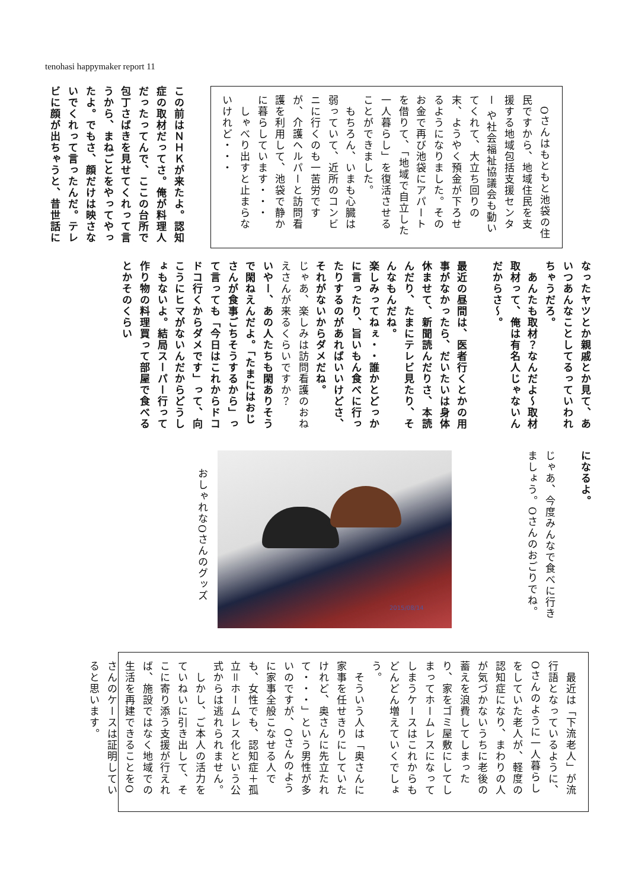tenohasi happymaker report 11
　Oさんはもともと池袋の住民ですから、地域住民を支援する地域包括支援センター や社会福祉協議会も動いてくれて、大立ち回りの末、ようやく預金が下ろせるようになりました。そのお金で再び池袋にアパートを借りて、「地域で自立した一人暮らし」を復活させることができました。
　もちろん、いまも心臓は弱っていて、近所のコンビニに行くのも一苦労ですが、介護ヘルパーと訪問看護を利用して、池袋で静かに暮らしています・・・
　しゃべり出すと止まらないけれど・・・
この前はＮＨＫが来たよ。認知症の取材だってさ。俺が料理人だったってんで、ここの台所で包丁さばきを見せてくれって言うから、まねごとをやってやったよ。でもさ、顔だけは映さないでくれって言ったんだ。テレビに顔が出ちゃうと、昔世話に
なったヤツとか親戚とか見て、あいつあんなことしてるっていわれちゃうだろ。
　あんたも取材？なんだよ～取材取材って、俺は有名人じゃないんだからさ～。
最近の昼間は、医者行くとかの用事がなかったら、だいたいは身体休ませて、新聞読んだりさ、本読んだり、たまにテレビ見たり、そんなもんだね。
楽しみってねぇ・・誰かとどっかに言ったり、旨いもん食べに行ったりするのがあればいいけどさ、それがないからダメだね。
じゃあ、楽しみは訪問看護のおねえさんが来るくらいですか？
いやー、あの人たちも閑ありそうで閑ねえんだよ。「たまにはおじさんが食事ごちそうするから」って言っても「今日はこれからドコドコ行くからダメです」って、向こうにヒマがないんだからどうしょもないよ。結局スーパー行って作り物の料理買って部屋で食べるとかそのくらい
になるよ。
じゃあ、今度みんなで食べに行きましょう。Oさんのおごりでね。
2015/08/14
おしゃれなOさんのグッズ
　最近は「下流老人」が流行語となっているように、Oさんのように一人暮らしをしていた老人が、軽度の認知症になり、まわりの人が気づかないうちに老後の蓄えを浪費してしまったり、家をゴミ屋敷にしてしまってホームレスになってしまうケースはこれからもどんどん増えていくでしょう。
　そういう人は「奥さんに家事を任せきりにしていたけれど、奥さんに先立たれて・・・」という男性が多いのですが、Oさんのように家事全般こなせる人でも、女性でも、認知症＋孤立＝ホームレス化という公式からは逃れられません。
　しかし、ご本人の活力をていねいに引き出して、そこに寄り添う支援が行えれば、施設ではなく地域での生活を再建できることをOさんのケースは証明していると思います。